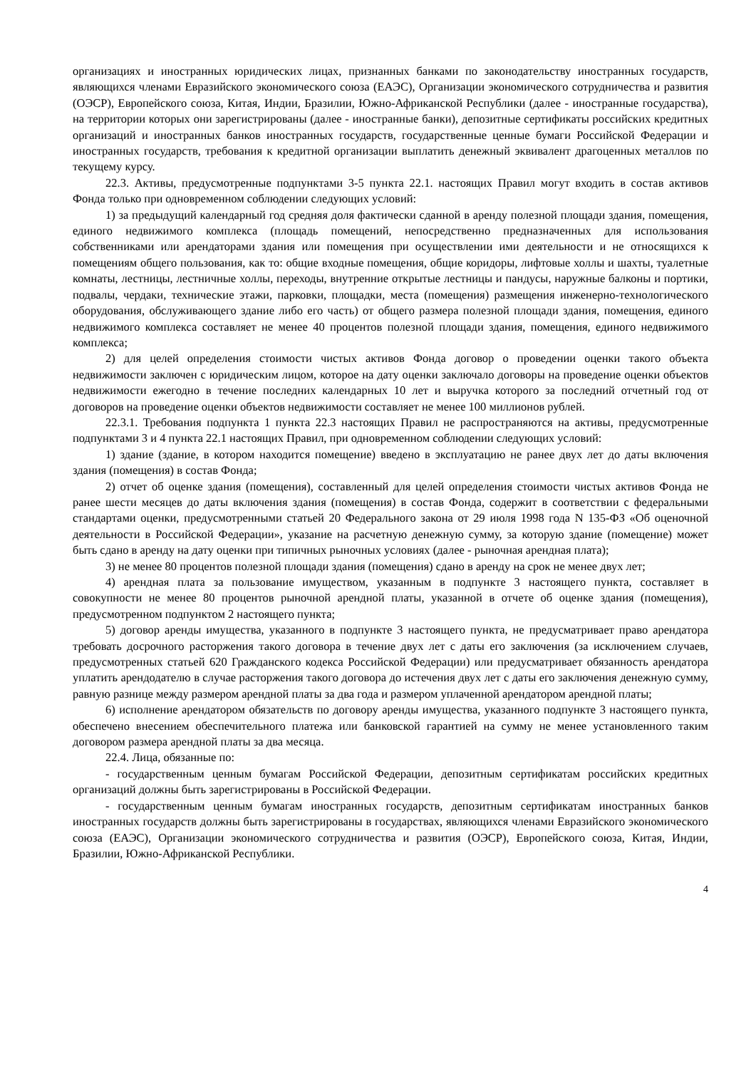организациях и иностранных юридических лицах, признанных банками по законодательству иностранных государств, являющихся членами Евразийского экономического союза (ЕАЭС), Организации экономического сотрудничества и развития (ОЭСР), Европейского союза, Китая, Индии, Бразилии, Южно-Африканской Республики (далее - иностранные государства), на территории которых они зарегистрированы (далее - иностранные банки), депозитные сертификаты российских кредитных организаций и иностранных банков иностранных государств, государственные ценные бумаги Российской Федерации и иностранных государств, требования к кредитной организации выплатить денежный эквивалент драгоценных металлов по текущему курсу.
22.3. Активы, предусмотренные подпунктами 3-5 пункта 22.1. настоящих Правил могут входить в состав активов Фонда только при одновременном соблюдении следующих условий:
1) за предыдущий календарный год средняя доля фактически сданной в аренду полезной площади здания, помещения, единого недвижимого комплекса (площадь помещений, непосредственно предназначенных для использования собственниками или арендаторами здания или помещения при осуществлении ими деятельности и не относящихся к помещениям общего пользования, как то: общие входные помещения, общие коридоры, лифтовые холлы и шахты, туалетные комнаты, лестницы, лестничные холлы, переходы, внутренние открытые лестницы и пандусы, наружные балконы и портики, подвалы, чердаки, технические этажи, парковки, площадки, места (помещения) размещения инженерно-технологического оборудования, обслуживающего здание либо его часть) от общего размера полезной площади здания, помещения, единого недвижимого комплекса составляет не менее 40 процентов полезной площади здания, помещения, единого недвижимого комплекса;
2) для целей определения стоимости чистых активов Фонда договор о проведении оценки такого объекта недвижимости заключен с юридическим лицом, которое на дату оценки заключало договоры на проведение оценки объектов недвижимости ежегодно в течение последних календарных 10 лет и выручка которого за последний отчетный год от договоров на проведение оценки объектов недвижимости составляет не менее 100 миллионов рублей.
22.3.1. Требования подпункта 1 пункта 22.3 настоящих Правил не распространяются на активы, предусмотренные подпунктами 3 и 4 пункта 22.1 настоящих Правил, при одновременном соблюдении следующих условий:
1) здание (здание, в котором находится помещение) введено в эксплуатацию не ранее двух лет до даты включения здания (помещения) в состав Фонда;
2) отчет об оценке здания (помещения), составленный для целей определения стоимости чистых активов Фонда не ранее шести месяцев до даты включения здания (помещения) в состав Фонда, содержит в соответствии с федеральными стандартами оценки, предусмотренными статьей 20 Федерального закона от 29 июля 1998 года N 135-ФЗ «Об оценочной деятельности в Российской Федерации», указание на расчетную денежную сумму, за которую здание (помещение) может быть сдано в аренду на дату оценки при типичных рыночных условиях (далее - рыночная арендная плата);
3) не менее 80 процентов полезной площади здания (помещения) сдано в аренду на срок не менее двух лет;
4) арендная плата за пользование имуществом, указанным в подпункте 3 настоящего пункта, составляет в совокупности не менее 80 процентов рыночной арендной платы, указанной в отчете об оценке здания (помещения), предусмотренном подпунктом 2 настоящего пункта;
5) договор аренды имущества, указанного в подпункте 3 настоящего пункта, не предусматривает право арендатора требовать досрочного расторжения такого договора в течение двух лет с даты его заключения (за исключением случаев, предусмотренных статьей 620 Гражданского кодекса Российской Федерации) или предусматривает обязанность арендатора уплатить арендодателю в случае расторжения такого договора до истечения двух лет с даты его заключения денежную сумму, равную разнице между размером арендной платы за два года и размером уплаченной арендатором арендной платы;
6) исполнение арендатором обязательств по договору аренды имущества, указанного подпункте 3 настоящего пункта, обеспечено внесением обеспечительного платежа или банковской гарантией на сумму не менее установленного таким договором размера арендной платы за два месяца.
22.4. Лица, обязанные по:
- государственным ценным бумагам Российской Федерации, депозитным сертификатам российских кредитных организаций должны быть зарегистрированы в Российской Федерации.
- государственным ценным бумагам иностранных государств, депозитным сертификатам иностранных банков иностранных государств должны быть зарегистрированы в государствах, являющихся членами Евразийского экономического союза (ЕАЭС), Организации экономического сотрудничества и развития (ОЭСР), Европейского союза, Китая, Индии, Бразилии, Южно-Африканской Республики.
4